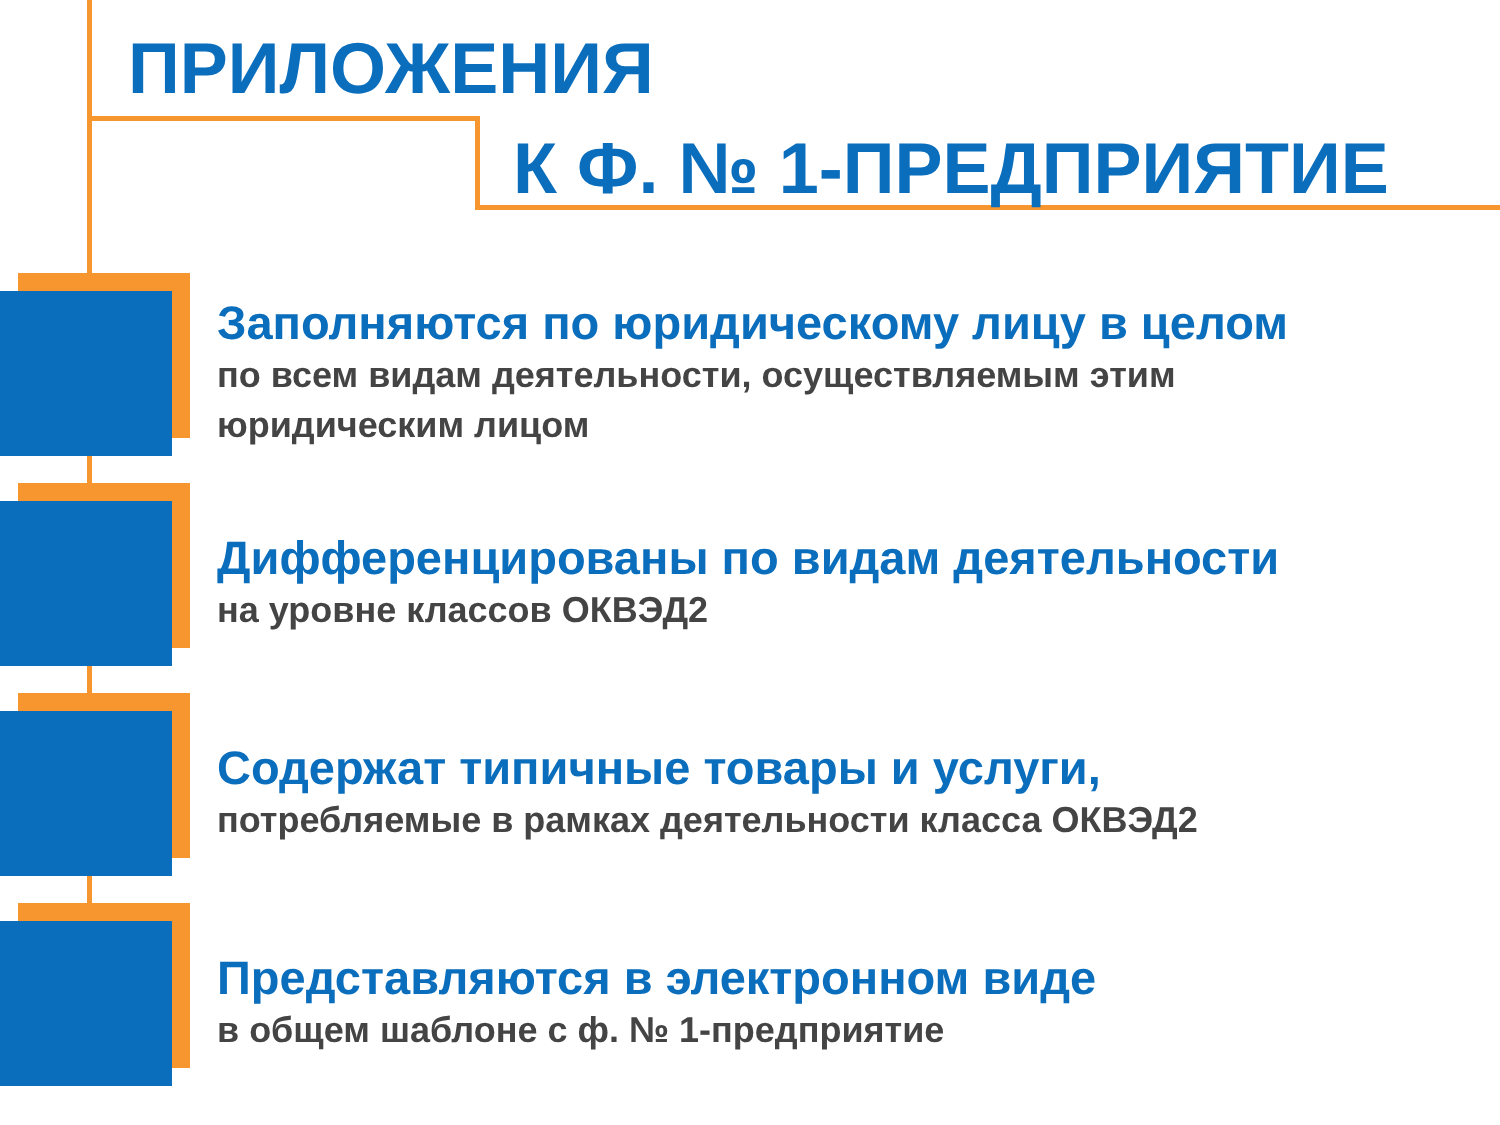ПРИЛОЖЕНИЯ
К Ф. № 1-ПРЕДПРИЯТИЕ
Заполняются по юридическому лицу в целом
по всем видам деятельности, осуществляемым этим
юридическим лицом
Дифференцированы по видам деятельности
на уровне классов ОКВЭД2
Содержат типичные товары и услуги,
потребляемые в рамках деятельности класса ОКВЭД2
Представляются в электронном виде
в общем шаблоне с ф. № 1-предприятие